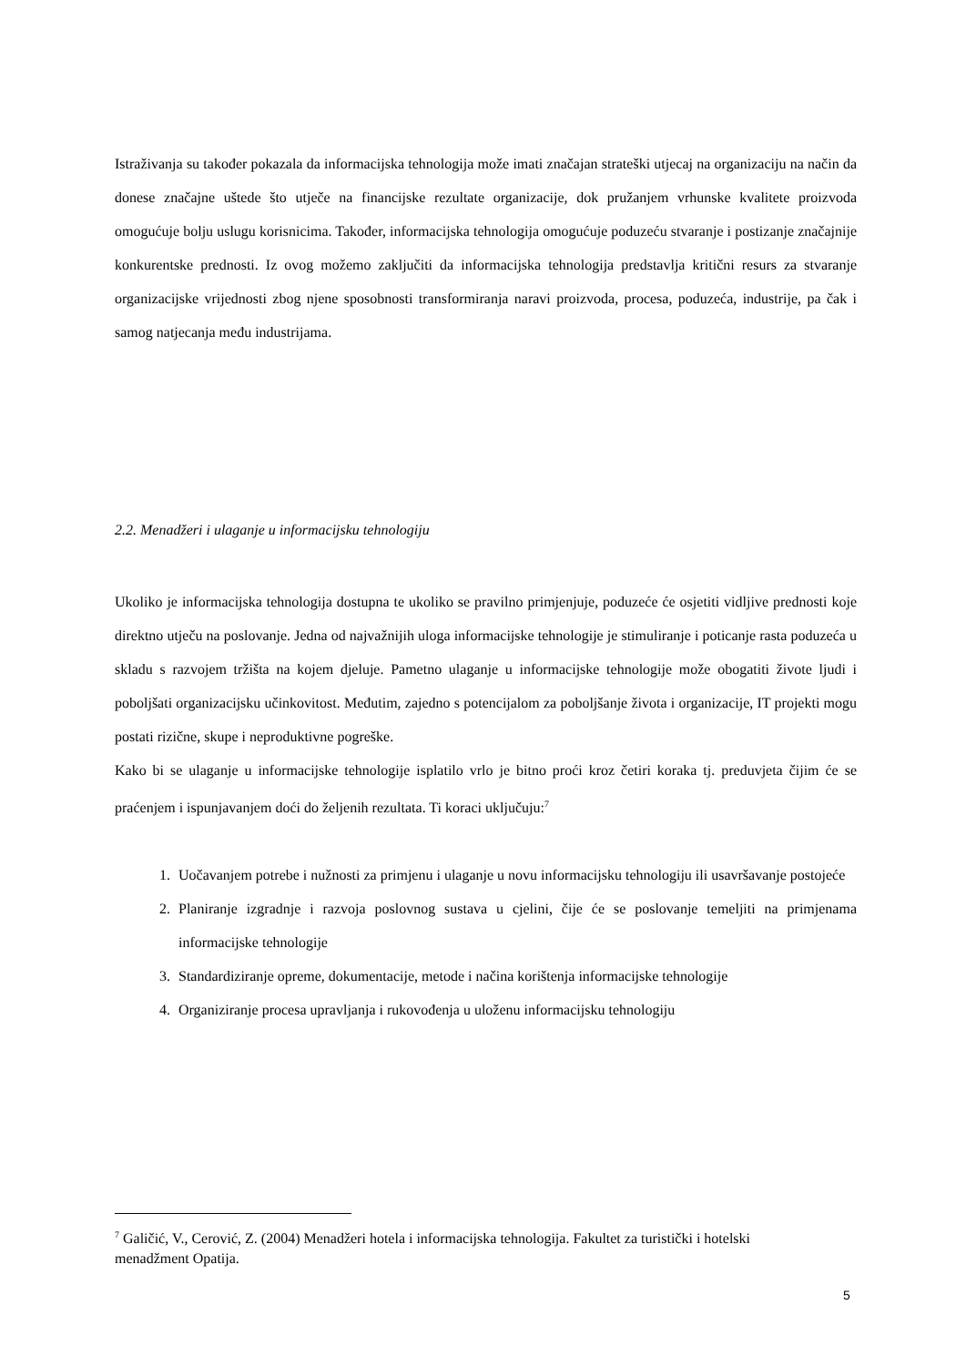Istraživanja su također pokazala da informacijska tehnologija može imati značajan strateški utjecaj na organizaciju na način da donese značajne uštede što utječe na financijske rezultate organizacije, dok pružanjem vrhunske kvalitete proizvoda omogućuje bolju uslugu korisnicima. Također, informacijska tehnologija omogućuje poduzeću stvaranje i postizanje značajnije konkurentske prednosti. Iz ovog možemo zaključiti da informacijska tehnologija predstavlja kritični resurs za stvaranje organizacijske vrijednosti zbog njene sposobnosti transformiranja naravi proizvoda, procesa, poduzeća, industrije, pa čak i samog natjecanja među industrijama.
2.2. Menadžeri i ulaganje u informacijsku tehnologiju
Ukoliko je informacijska tehnologija dostupna te ukoliko se pravilno primjenjuje, poduzeće će osjetiti vidljive prednosti koje direktno utječu na poslovanje. Jedna od najvažnijih uloga informacijske tehnologije je stimuliranje i poticanje rasta poduzeća u skladu s razvojem tržišta na kojem djeluje. Pametno ulaganje u informacijske tehnologije može obogatiti živote ljudi i poboljšati organizacijsku učinkovitost. Međutim, zajedno s potencijalom za poboljšanje života i organizacije, IT projekti mogu postati rizične, skupe i neproduktivne pogreške.
Kako bi se ulaganje u informacijske tehnologije isplatilo vrlo je bitno proći kroz četiri koraka tj. preduvjeta čijim će se praćenjem i ispunjavanjem doći do željenih rezultata. Ti koraci uključuju:<sup>7</sup>
1. Uočavanjem potrebe i nužnosti za primjenu i ulaganje u novu informacijsku tehnologiju ili usavršavanje postojeće
2. Planiranje izgradnje i razvoja poslovnog sustava u cjelini, čije će se poslovanje temeljiti na primjenama informacijske tehnologije
3. Standardiziranje opreme, dokumentacije, metode i načina korištenja informacijske tehnologije
4. Organiziranje procesa upravljanja i rukovođenja u uloženu informacijsku tehnologiju
<sup>7</sup> Galičić, V., Cerović, Z. (2004) Menadžeri hotela i informacijska tehnologija. Fakultet za turistički i hotelski menadžment Opatija.
5